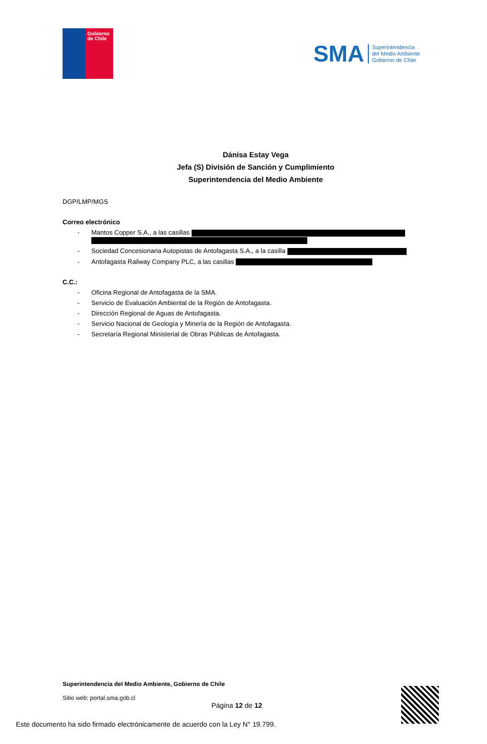Gobierno de Chile
SMA
Superintendencia
del Medio Ambiente
Gobierno de Chile
Dánisa Estay Vega
Jefa (S) División de Sanción y Cumplimiento
Superintendencia del Medio Ambiente
DGP/LMP/MGS
Correo electrónico
- Mantos Copper S.A., a las casillas
- Sociedad Concesionaria Autopistas de Antofagasta S.A., a la casilla
- Antofagasta Railway Company PLC, a las casillas
C.C.:
- Oficina Regional de Antofagasta de la SMA.
- Servicio de Evaluación Ambiental de la Región de Antofagasta.
- Dirección Regional de Aguas de Antofagasta.
- Servicio Nacional de Geología y Minería de la Región de Antofagasta.
- Secretaría Regional Ministerial de Obras Públicas de Antofagasta.
Superintendencia del Medio Ambiente, Gobierno de Chile
Sitio web: portal.sma.gob.cl
Página 12 de 12
Este documento ha sido firmado electrónicamente de acuerdo con la Ley N° 19.799.